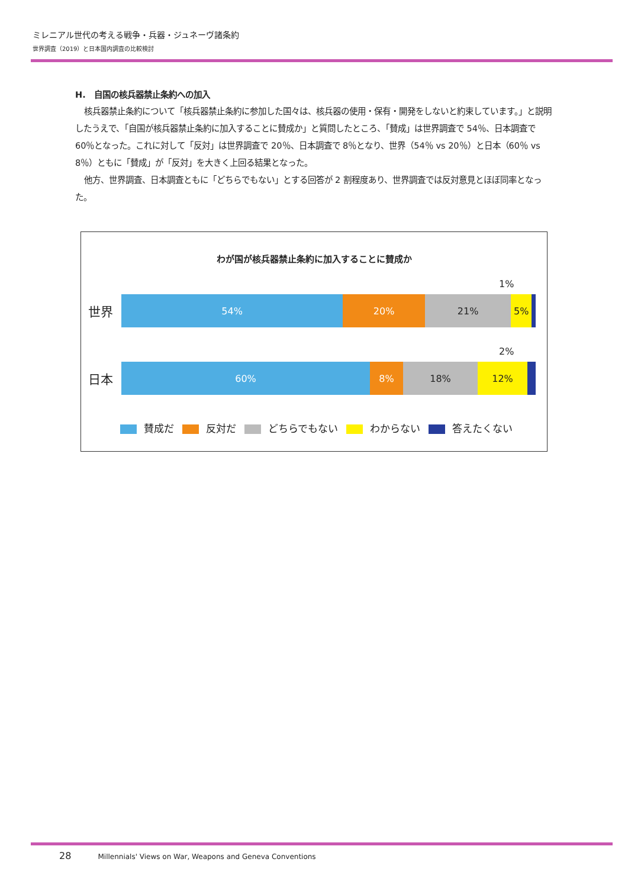ミレニアル世代の考える戦争・兵器・ジュネーヴ諸条約
世界調査（2019）と日本国内調査の比較検討
H.　自国の核兵器禁止条約への加入
核兵器禁止条約について「核兵器禁止条約に参加した国々は、核兵器の使用・保有・開発をしないと約束しています。」と説明したうえで、「自国が核兵器禁止条約に加入することに賛成か」と質問したところ、「賛成」は世界調査で 54％、日本調査で 60％となった。これに対して「反対」は世界調査で 20％、日本調査で 8％となり、世界（54％ vs 20％）と日本（60％ vs 8％）ともに「賛成」が「反対」を大きく上回る結果となった。
他方、世界調査、日本調査ともに「どちらでもない」とする回答が 2 割程度あり、世界調査では反対意見とほぼ同率となった。
わが国が核兵器禁止条約に加入することに賛成か
1%
世界
54% 20% 21% 5%
2%
日本
60% 8% 18% 12%
賛成だ 反対だ どちらでもない わからない 答えたくない
28 Millennials' Views on War, Weapons and Geneva Conventions